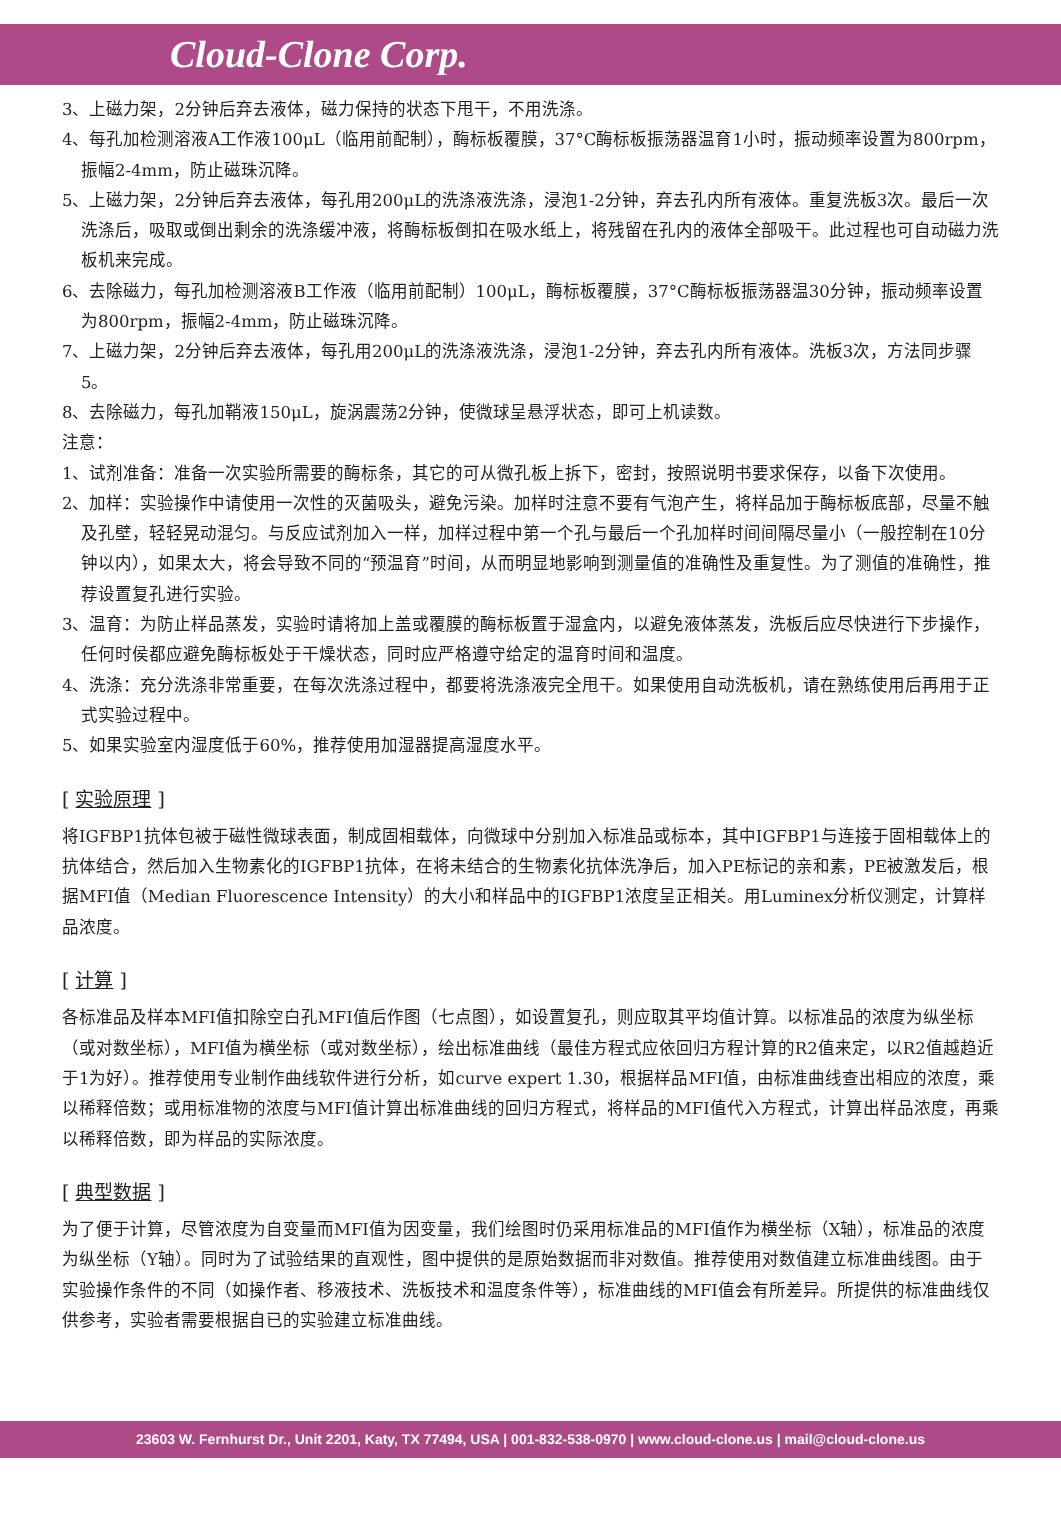Cloud-Clone Corp.
3、上磁力架，2分钟后弃去液体，磁力保持的状态下甩干，不用洗涤。
4、每孔加检测溶液A工作液100μL（临用前配制），酶标板覆膜，37°C酶标板振荡器温育1小时，振动频率设置为800rpm，振幅2-4mm，防止磁珠沉降。
5、上磁力架，2分钟后弃去液体，每孔用200μL的洗涤液洗涤，浸泡1-2分钟，弃去孔内所有液体。重复洗板3次。最后一次洗涤后，吸取或倒出剩余的洗涤缓冲液，将酶标板倒扣在吸水纸上，将残留在孔内的液体全部吸干。此过程也可自动磁力洗板机来完成。
6、去除磁力，每孔加检测溶液B工作液（临用前配制）100μL，酶标板覆膜，37°C酶标板振荡器温30分钟，振动频率设置为800rpm，振幅2-4mm，防止磁珠沉降。
7、上磁力架，2分钟后弃去液体，每孔用200μL的洗涤液洗涤，浸泡1-2分钟，弃去孔内所有液体。洗板3次，方法同步骤5。
8、去除磁力，每孔加鞘液150μL，旋涡震荡2分钟，使微球呈悬浮状态，即可上机读数。
注意：
1、试剂准备：准备一次实验所需要的酶标条，其它的可从微孔板上拆下，密封，按照说明书要求保存，以备下次使用。
2、加样：实验操作中请使用一次性的灭菌吸头，避免污染。加样时注意不要有气泡产生，将样品加于酶标板底部，尽量不触及孔壁，轻轻晃动混匀。与反应试剂加入一样，加样过程中第一个孔与最后一个孔加样时间间隔尽量小（一般控制在10分钟以内），如果太大，将会导致不同的“预温育”时间，从而明显地影响到测量值的准确性及重复性。为了测值的准确性，推荐设置复孔进行实验。
3、温育：为防止样品蒸发，实验时请将加上盖或覆膜的酶标板置于湿盒内，以避免液体蒸发，洗板后应尽快进行下步操作，任何时侯都应避免酶标板处于干燥状态，同时应严格遵守给定的温育时间和温度。
4、洗涤：充分洗涤非常重要，在每次洗涤过程中，都要将洗涤液完全甩干。如果使用自动洗板机，请在熟练使用后再用于正式实验过程中。
5、如果实验室内湿度低于60%，推荐使用加湿器提高湿度水平。
[ 实验原理 ]
将IGFBP1抗体包被于磁性微球表面，制成固相载体，向微球中分别加入标准品或标本，其中IGFBP1与连接于固相载体上的抗体结合，然后加入生物素化的IGFBP1抗体，在将未结合的生物素化抗体洗净后，加入PE标记的亲和素，PE被激发后，根据MFI值（Median Fluorescence Intensity）的大小和样品中的IGFBP1浓度呈正相关。用Luminex分析仪测定，计算样品浓度。
[ 计算 ]
各标准品及样本MFI值扣除空白孔MFI值后作图（七点图），如设置复孔，则应取其平均值计算。以标准品的浓度为纵坐标（或对数坐标），MFI值为横坐标（或对数坐标），绘出标准曲线（最佳方程式应依回归方程计算的R2值来定，以R2值越趋近于1为好）。推荐使用专业制作曲线软件进行分析，如curve expert 1.30，根据样品MFI值，由标准曲线查出相应的浓度，乘以稀释倍数；或用标准物的浓度与MFI值计算出标准曲线的回归方程式，将样品的MFI值代入方程式，计算出样品浓度，再乘以稀释倍数，即为样品的实际浓度。
[ 典型数据 ]
为了便于计算，尽管浓度为自变量而MFI值为因变量，我们绘图时仍采用标准品的MFI值作为横坐标（X轴），标准品的浓度为纵坐标（Y轴）。同时为了试验结果的直观性，图中提供的是原始数据而非对数值。推荐使用对数值建立标准曲线图。由于实验操作条件的不同（如操作者、移液技术、洗板技术和温度条件等），标准曲线的MFI值会有所差异。所提供的标准曲线仅供参考，实验者需要根据自已的实验建立标准曲线。
23603 W. Fernhurst Dr., Unit 2201, Katy, TX 77494, USA | 001-832-538-0970 | www.cloud-clone.us | mail@cloud-clone.us